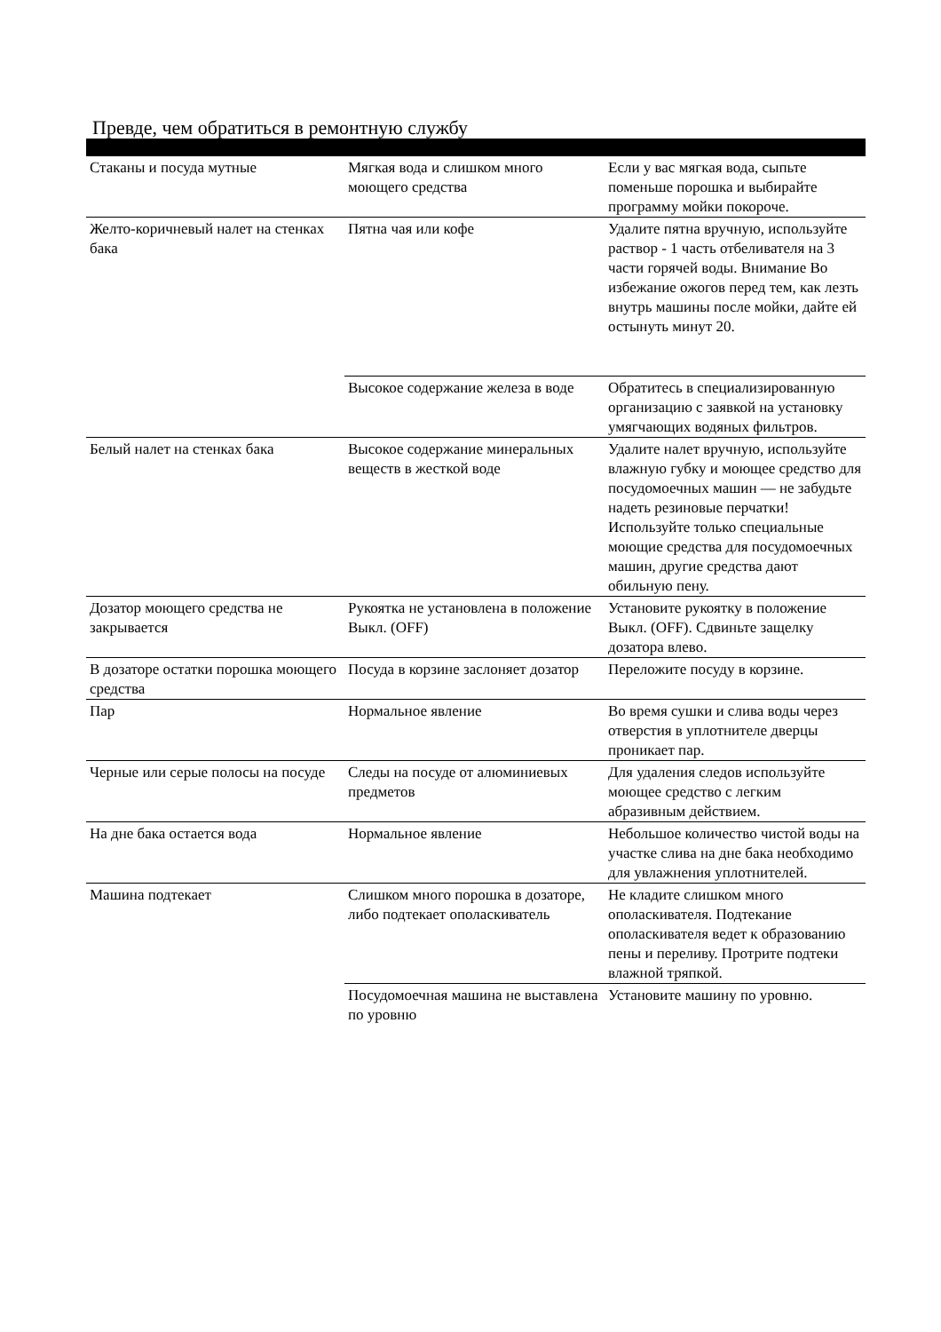Превде, чем обратиться в ремонтную службу
| Стаканы и посуда мутные | Мягкая вода и слишком много моющего средства | Если у вас мягкая вода, сыпьте поменьше порошка и выбирайте программу мойки покороче. |
| Желто-коричневый налет на стенках бака | Пятна чая или кофе | Удалите пятна вручную, используйте раствор - 1 часть отбеливателя на 3 части горячей воды. Внимание Во избежание ожогов перед тем, как лезть внутрь машины после мойки, дайте ей остынуть минут 20. |
| | Высокое содержание железа в воде | Обратитесь в специализированную организацию с заявкой на установку умягчающих водяных фильтров. |
| Белый налет на стенках бака | Высокое содержание минеральных веществ в жесткой воде | Удалите налет вручную, используйте влажную губку и моющее средство для посудомоечных машин — не забудьте надеть резиновые перчатки! Используйте только специальные моющие средства для посудомоечных машин, другие средства дают обильную пену. |
| Дозатор моющего средства не закрывается | Рукоятка не установлена в положение Выкл. (OFF) | Установите рукоятку в положение Выкл. (OFF). Сдвиньте защелку дозатора влево. |
| В дозаторе остатки порошка моющего средства | Посуда в корзине заслоняет дозатор | Переложите посуду в корзине. |
| Пар | Нормальное явление | Во время сушки и слива воды через отверстия в уплотнителе дверцы проникает пар. |
| Черные или серые полосы на посуде | Следы на посуде от алюминиевых предметов | Для удаления следов используйте моющее средство с легким абразивным действием. |
| На дне бака остается вода | Нормальное явление | Небольшое количество чистой воды на участке слива на дне бака необходимо для увлажнения уплотнителей. |
| Машина подтекает | Слишком много порошка в дозаторе, либо подтекает ополаскиватель | Не кладите слишком много ополаскивателя. Подтекание ополаскивателя ведет к образованию пены и переливу. Протрите подтеки влажной тряпкой. |
| | Посудомоечная машина не выставлена по уровню | Установите машину по уровню. |